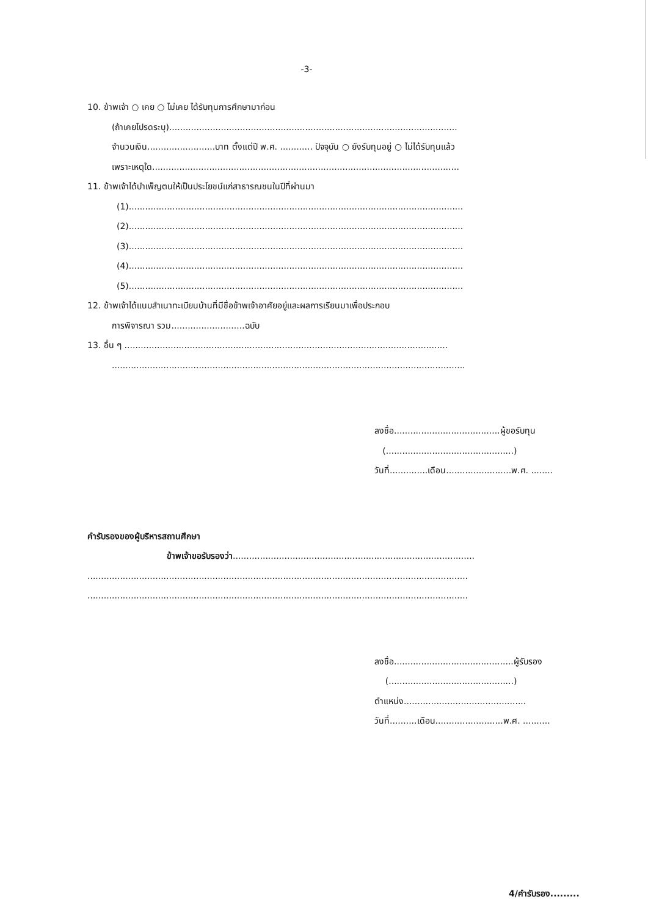-3-
10. ข้าพเจ้า ○ เคย ○ ไม่เคย ได้รับทุนการศึกษามาก่อน
(ถ้าเคยโปรดระบุ)..........................................................................................................
จำนวนเงิน.........................บาท ตั้งแต่ปี พ.ศ. ............ ปัจจุบัน ○ ยังรับทุนอยู่ ○ ไม่ได้รับทุนแล้ว
เพราะเหตุใด.................................................................................................................
11. ข้าพเจ้าได้บำเพ็ญตนให้เป็นประโยชน์แก่สาธารณชนในปีที่ผ่านมา
(1)...........................................................................................................................
(2)...........................................................................................................................
(3)...........................................................................................................................
(4)...........................................................................................................................
(5)...........................................................................................................................
12. ข้าพเจ้าได้แนบสำเนาทะเบียนบ้านที่มีชื่อข้าพเจ้าอาศัยอยู่และผลการเรียนมาเพื่อประกอบ
การพิจารณา รวม...........................ฉบับ
13. อื่น ๆ .......................................................................................................................
..................................................................................................................................
ลงชื่อ.......................................ผู้ขอรับทุน
(...............................................)
วันที่..............เดือน........................พ.ศ. ........
คำรับรองของผู้บริหารสถานศึกษา
ข้าพเจ้าขอรับรองว่า.........................................................................................
............................................................................................................................................
............................................................................................................................................
ลงชื่อ............................................ผู้รับรอง
(..............................................)
ตำแหน่ง.............................................
วันที่..........เดือน.........................พ.ศ. ..........
4/คำรับรอง.........